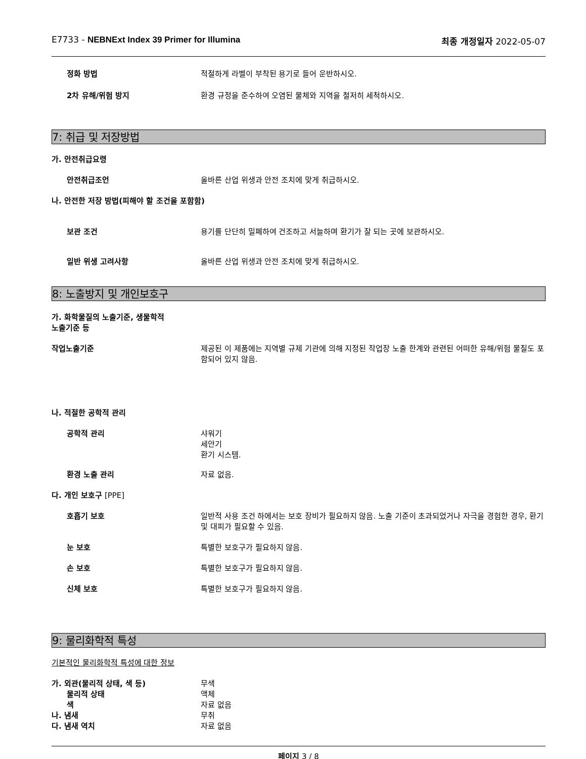E7733 - NEBNExt Index 39 Primer for Illumina 최종 개정일자 2022-05-07
정화 방법 적절하게 라벨이 부착된 용기로 들어 운반하시오.
2차 유해/위험 방지 환경 규정을 준수하여 오염된 물체와 지역을 철저히 세척하시오.
7: 취급 및 저장방법
가. 안전취급요령
안전취급조언 올바른 산업 위생과 안전 조치에 맞게 취급하시오.
나. 안전한 저장 방법(피해야 할 조건을 포함함)
보관 조건 용기를 단단히 밀폐하여 건조하고 서늘하며 환기가 잘 되는 곳에 보관하시오.
일반 위생 고려사항 올바른 산업 위생과 안전 조치에 맞게 취급하시오.
8: 노출방지 및 개인보호구
가. 화학물질의 노출기준, 생물학적
노출기준 등
작업노출기준 제공된 이 제품에는 지역별 규제 기관에 의해 지정된 작업장 노출 한계와 관련된 어떠한 유해/위험 물질도 포함되어 있지 않음.
나. 적절한 공학적 관리
공학적 관리 샤워기
세안기
환기 시스템.
환경 노출 관리 자료 없음.
다. 개인 보호구 [PPE]
호흡기 보호 일반적 사용 조건 하에서는 보호 장비가 필요하지 않음. 노출 기준이 초과되었거나 자극을 경험한 경우, 환기 및 대피가 필요할 수 있음.
눈 보호 특별한 보호구가 필요하지 않음.
손 보호 특별한 보호구가 필요하지 않음.
신체 보호 특별한 보호구가 필요하지 않음.
9: 물리화학적 특성
기본적인 물리화학적 특성에 대한 정보
가. 외관(물리적 상태, 색 등) 무색
물리적 상태 액체
색 자료 없음
나. 냄새 무취
다. 냄새 역치 자료 없음
페이지 3 / 8